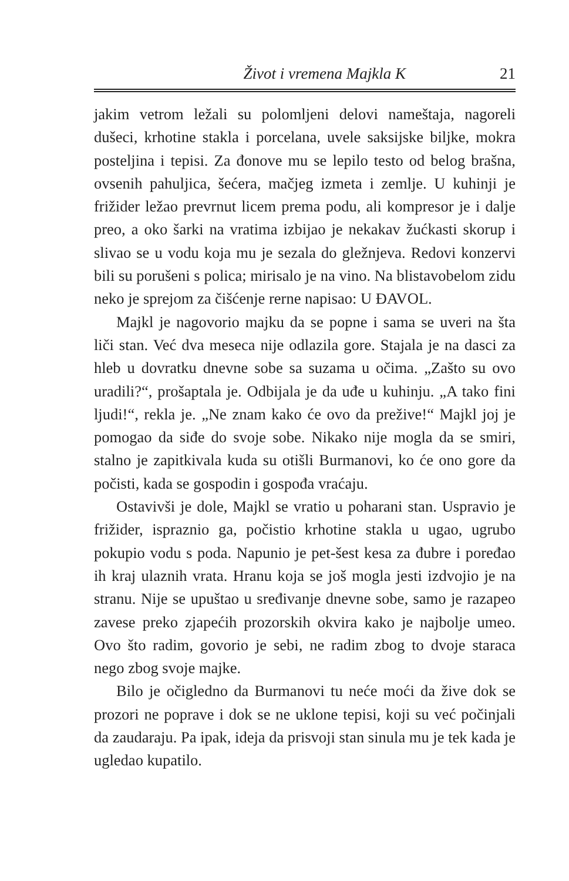Život i vremena Majkla K 21
jakim vetrom ležali su polomljeni delovi nameštaja, nagoreli dušeci, krhotine stakla i porcelana, uvele saksijske biljke, mokra posteljina i tepisi. Za đonove mu se lepilo testo od belog brašna, ovsenih pahuljica, šećera, mačjeg izmeta i zemlje. U kuhinji je frižider ležao prevrnut licem prema podu, ali kompresor je i dalje preo, a oko šarki na vratima izbijao je nekakav žućkasti skorup i slivao se u vodu koja mu je sezala do gležnjeva. Redovi konzervi bili su porušeni s polica; mirisalo je na vino. Na blistavobelom zidu neko je sprejom za čišćenje rerne napisao: U ĐAVOL.
Majkl je nagovorio majku da se popne i sama se uveri na šta liči stan. Već dva meseca nije odlazila gore. Stajala je na dasci za hleb u dovratku dnevne sobe sa suzama u očima. „Zašto su ovo uradili?“, prošaptala je. Odbijala je da uđe u kuhinju. „A tako fini ljudi!“, rekla je. „Ne znam kako će ovo da prežive!“ Majkl joj je pomogao da siđe do svoje sobe. Nikako nije mogla da se smiri, stalno je zapitkivala kuda su otišli Burmanovi, ko će ono gore da počisti, kada se gospodin i gospođa vraćaju.
Ostavivši je dole, Majkl se vratio u poharani stan. Uspravio je frižider, ispraznio ga, počistio krhotine stakla u ugao, ugrubo pokupio vodu s poda. Napunio je pet-šest kesa za đubre i poređao ih kraj ulaznih vrata. Hranu koja se još mogla jesti izdvojio je na stranu. Nije se upuštao u sređivanje dnevne sobe, samo je razapeo zavese preko zjapećih prozorskih okvira kako je najbolje umeo. Ovo što radim, govorio je sebi, ne radim zbog to dvoje staraca nego zbog svoje majke.
Bilo je očigledno da Burmanovi tu neće moći da žive dok se prozori ne poprave i dok se ne uklone tepisi, koji su već počinjali da zaudaraju. Pa ipak, ideja da prisvoji stan sinula mu je tek kada je ugledao kupatilo.